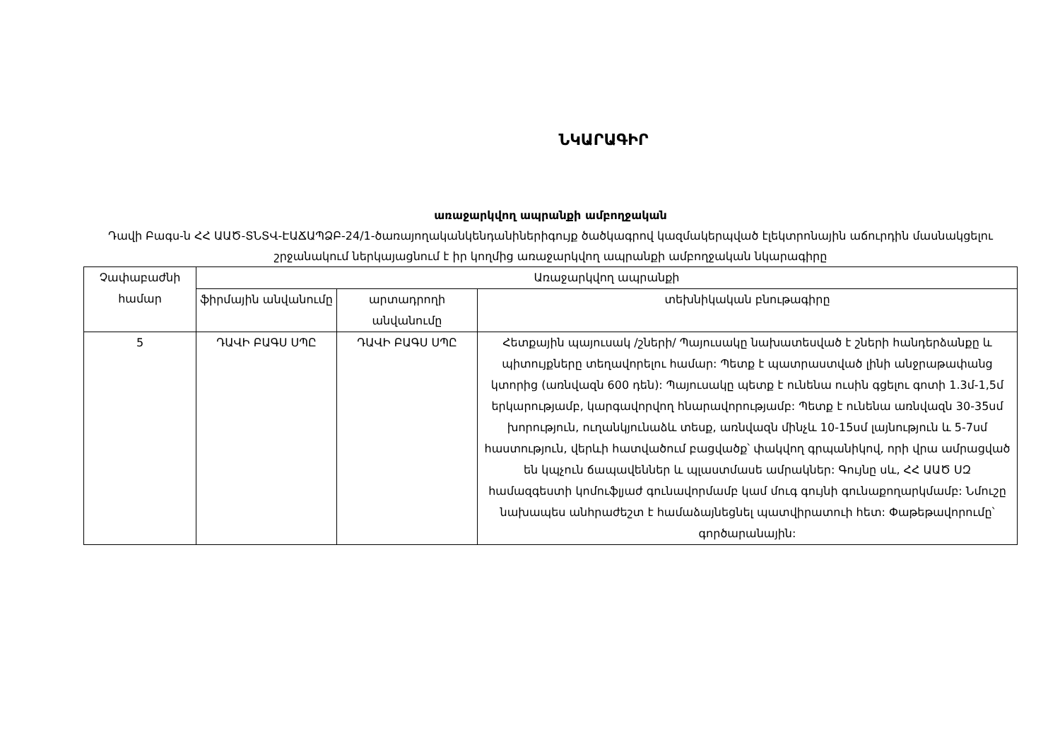ՆԿԱՐԱԳԻՐ
առաջարկվող ապրանքի ամբողջական
Դավի Բագս-ն ՀՀ ԱԱԾ-ՏՆՏՎ-ԷԱՃԱՊՁԲ-24/1-ծառայողականկենդանիներիգույք ծածկագրով կազմակերպված էլեկտրոնային աճուրդին մասնակցելու շրջանակում ներկայացնում է իր կողմից առաջարկվող ապրանքի ամբողջական նկարագիրը
| Չափաբաժնի համար | Առաջարկվող ապրանքի | | |
| --- | --- | --- | --- |
| | ֆիրմային անվանումը | արտադրողի անվանումը | տեխնիկական բնութագիրը |
| 5 | ԴԱՎԻ ԲԱԳՍ ՍՊԸ | ԴԱՎԻ ԲԱԳՍ ՍՊԸ | Հետքային պայուսակ /շների/ Պայուսակը նախատեսված է շների հանդերձանքը և պիտույքները տեղավորելու համար: Պետք է պատրաստված լինի անջրաթափանց կտորից (առնվազն 600 դեն): Պայուսակը պետք է ունենա ուսին գցելու գոտի 1.3մ-1,5մ երկարությամբ, կարգավորվող հնարավորությամբ: Պետք է ունենա առնվազն 30-35սմ խորություն, ուղանկյունաձև տեսք, առնվազն մինչև 10-15սմ լայնություն և 5-7սմ հաստություն, վերևի հատվածում բացվածք՝ փակվող գրպանիկով, որի վրա ամրացված են կպչուն ճապավեններ և պլաստմասե ամրակներ: Գույնը սև, ՀՀ ԱԱԾ ՍԶ համազգեստի կոմուֆլյաժ գունավորմամբ կամ մուգ գույնի գունաքողարկմամբ: Նմուշը նախապես անհրաժեշտ է համաձայնեցնել պատվիրատուի հետ: Փաթեթավորումը՝ գործարանային: |